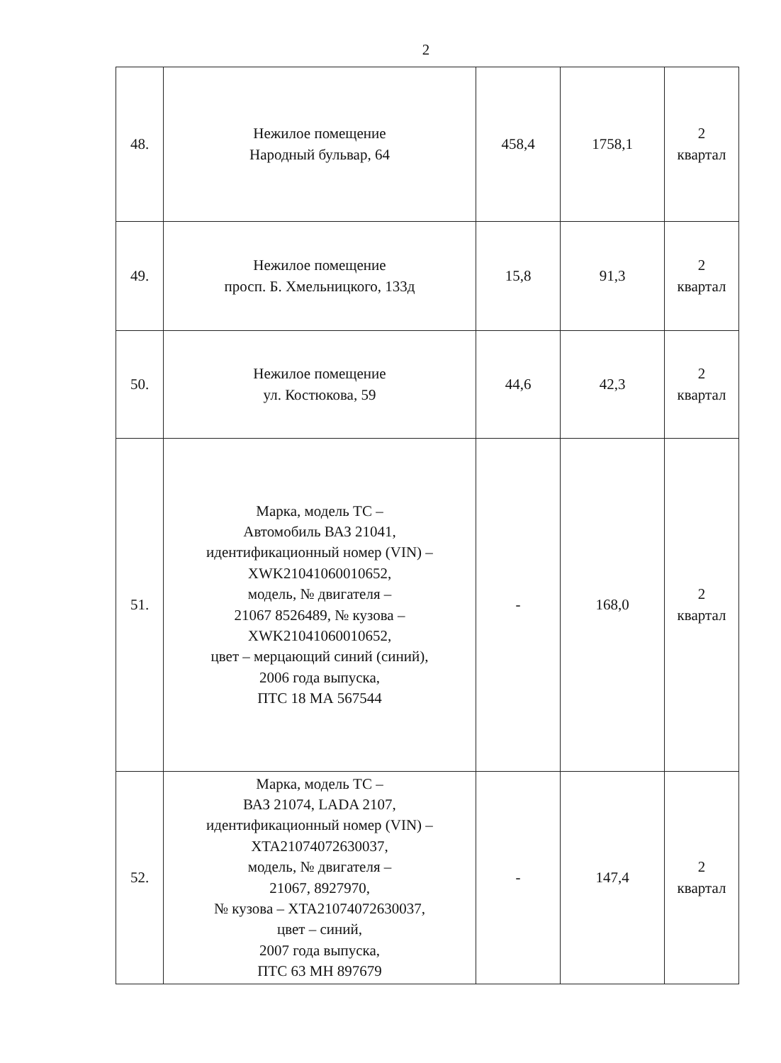2
| 48. | Нежилое помещение Народный бульвар, 64 | 458,4 | 1758,1 | 2 квартал |
| 49. | Нежилое помещение просп. Б. Хмельницкого, 133д | 15,8 | 91,3 | 2 квартал |
| 50. | Нежилое помещение ул. Костюкова, 59 | 44,6 | 42,3 | 2 квартал |
| 51. | Марка, модель ТС – Автомобиль ВАЗ 21041, идентификационный номер (VIN) – XWK21041060010652, модель, № двигателя – 21067 8526489, № кузова – XWK21041060010652, цвет – мерцающий синий (синий), 2006 года выпуска, ПТС 18 МА 567544 | - | 168,0 | 2 квартал |
| 52. | Марка, модель ТС – ВАЗ 21074, LADA 2107, идентификационный номер (VIN) – XTA21074072630037, модель, № двигателя – 21067, 8927970, № кузова – XTA21074072630037, цвет – синий, 2007 года выпуска, ПТС 63 МН 897679 | - | 147,4 | 2 квартал |